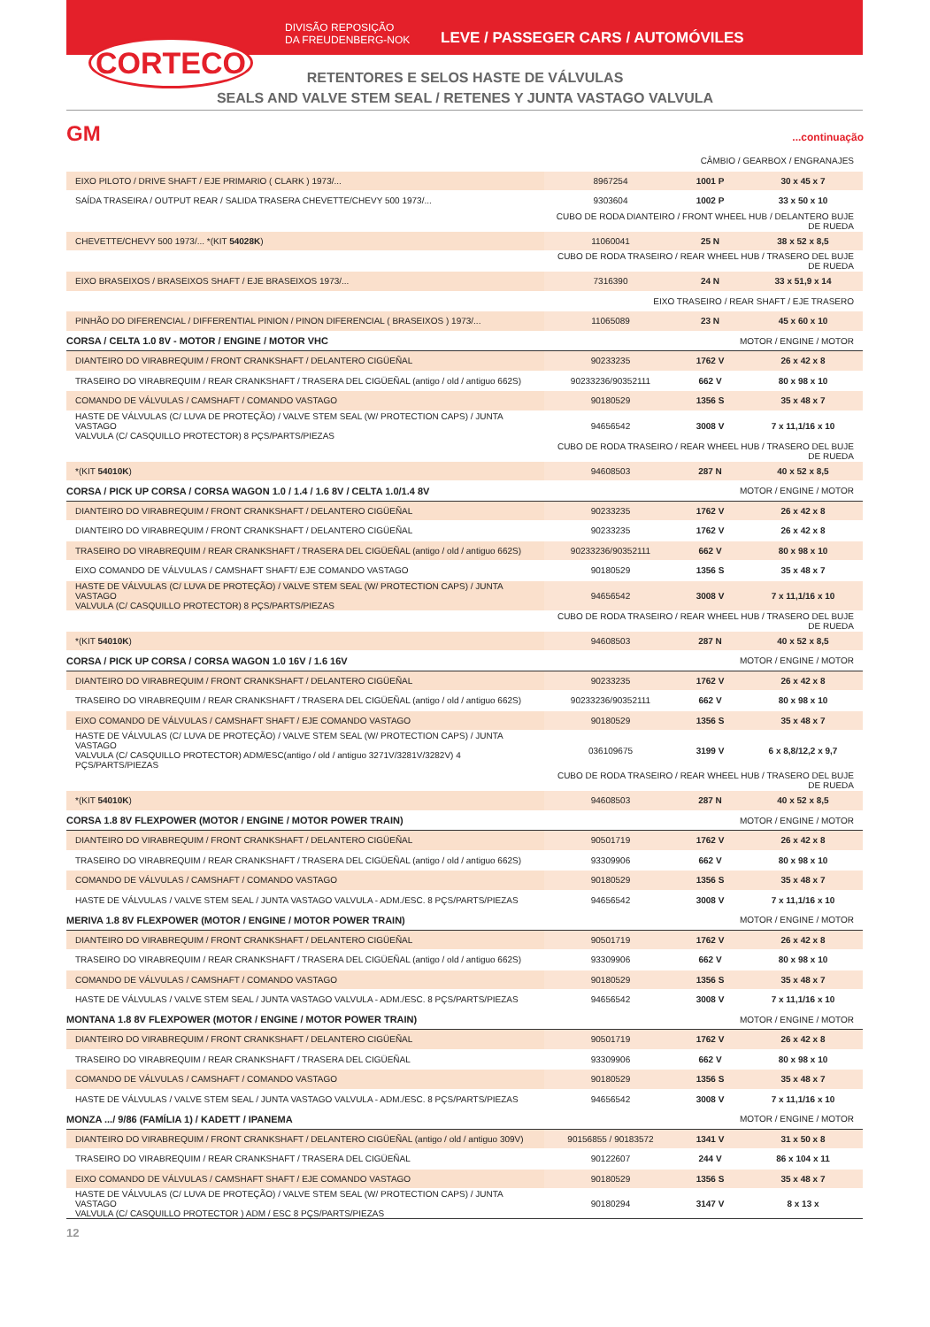CORTECO
DIVISÃO REPOSIÇÃO
DA FREUDENBERG-NOK
LEVE / PASSEGER CARS / AUTOMÓVILES
RETENTORES E SELOS HASTE DE VÁLVULAS
SEALS AND VALVE STEM SEAL / RETENES Y JUNTA VASTAGO VALVULA
GM...continuação
| | CÂMBIO / GEARBOX / ENGRANAJES | | |
| EIXO PILOTO / DRIVE SHAFT / EJE PRIMARIO ( CLARK ) 1973/... | 8967254 | 1001 P | 30 x 45 x 7 |
| SAÍDA TRASEIRA / OUTPUT REAR / SALIDA TRASERA CHEVETTE/CHEVY 500 1973/... | 9303604 | 1002 P | 33 x 50 x 10 |
| | CUBO DE RODA DIANTEIRO / FRONT WHEEL HUB / DELANTERO BUJE DE RUEDA | | |
| CHEVETTE/CHEVY 500 1973/... *(KIT 54028K ) | 11060041 | 25 N | 38 x 52 x 8,5 |
| | CUBO DE RODA TRASEIRO / REAR WHEEL HUB / TRASERO DEL BUJE DE RUEDA | | |
| EIXO BRASEIXOS / BRASEIXOS SHAFT / EJE BRASEIXOS 1973/... | 7316390 | 24 N | 33 x 51,9 x 14 |
| | EIXO TRASEIRO / REAR SHAFT / EJE TRASERO | | |
| PINHÃO DO DIFERENCIAL / DIFFERENTIAL PINION / PINON DIFERENCIAL ( BRASEIXOS ) 1973/... | 11065089 | 23 N | 45 x 60 x 10 |
| CORSA / CELTA 1.0 8V - MOTOR / ENGINE / MOTOR VHC | MOTOR / ENGINE / MOTOR | | |
| DIANTEIRO DO VIRABREQUIM / FRONT CRANKSHAFT / DELANTERO CIGÜEÑAL | 90233235 | 1762 V | 26 x 42 x 8 |
| TRASEIRO DO VIRABREQUIM / REAR CRANKSHAFT / TRASERA DEL CIGÜEÑAL (antigo / old / antiguo 662S) | 90233236/90352111 | 662 V | 80 x 98 x 10 |
| COMANDO DE VÁLVULAS / CAMSHAFT / COMANDO VASTAGO | 90180529 | 1356 S | 35 x 48 x 7 |
| HASTE DE VÁLVULAS (C/ LUVA DE PROTEÇÃO) / VALVE STEM SEAL (W/ PROTECTION CAPS) / JUNTA VASTAGO VALVULA (C/ CASQUILLO PROTECTOR) 8 PÇS/PARTS/PIEZAS | 94656542 | 3008 V | 7 x 11,1/16 x 10 |
| | CUBO DE RODA TRASEIRO / REAR WHEEL HUB / TRASERO DEL BUJE DE RUEDA | | |
| *(KIT 54010K ) | 94608503 | 287 N | 40 x 52 x 8,5 |
| CORSA / PICK UP CORSA / CORSA WAGON 1.0 / 1.4 / 1.6 8V / CELTA 1.0/1.4 8V | MOTOR / ENGINE / MOTOR | | |
| DIANTEIRO DO VIRABREQUIM / FRONT CRANKSHAFT / DELANTERO CIGÜEÑAL | 90233235 | 1762 V | 26 x 42 x 8 |
| DIANTEIRO DO VIRABREQUIM / FRONT CRANKSHAFT / DELANTERO CIGÜEÑAL | 90233235 | 1762 V | 26 x 42 x 8 |
| TRASEIRO DO VIRABREQUIM / REAR CRANKSHAFT / TRASERA DEL CIGÜEÑAL (antigo / old / antiguo 662S) | 90233236/90352111 | 662 V | 80 x 98 x 10 |
| EIXO COMANDO DE VÁLVULAS / CAMSHAFT SHAFT/ EJE COMANDO VASTAGO | 90180529 | 1356 S | 35 x 48 x 7 |
| HASTE DE VÁLVULAS (C/ LUVA DE PROTEÇÃO) / VALVE STEM SEAL (W/ PROTECTION CAPS) / JUNTA VASTAGO VALVULA (C/ CASQUILLO PROTECTOR) 8 PÇS/PARTS/PIEZAS | 94656542 | 3008 V | 7 x 11,1/16 x 10 |
| | CUBO DE RODA TRASEIRO / REAR WHEEL HUB / TRASERO DEL BUJE DE RUEDA | | |
| *(KIT 54010K ) | 94608503 | 287 N | 40 x 52 x 8,5 |
| CORSA / PICK UP CORSA / CORSA WAGON 1.0 16V / 1.6 16V | MOTOR / ENGINE / MOTOR | | |
| DIANTEIRO DO VIRABREQUIM / FRONT CRANKSHAFT / DELANTERO CIGÜEÑAL | 90233235 | 1762 V | 26 x 42 x 8 |
| TRASEIRO DO VIRABREQUIM / REAR CRANKSHAFT / TRASERA DEL CIGÜEÑAL (antigo / old / antiguo 662S) | 90233236/90352111 | 662 V | 80 x 98 x 10 |
| EIXO COMANDO DE VÁLVULAS / CAMSHAFT SHAFT / EJE COMANDO VASTAGO | 90180529 | 1356 S | 35 x 48 x 7 |
| HASTE DE VÁLVULAS (C/ LUVA DE PROTEÇÃO) / VALVE STEM SEAL (W/ PROTECTION CAPS) / JUNTA VASTAGO VALVULA (C/ CASQUILLO PROTECTOR) ADM/ESC(antigo / old / antiguo 3271V/3281V/3282V) 4 PÇS/PARTS/PIEZAS | 036109675 | 3199 V | 6 x 8,8/12,2 x 9,7 |
| | CUBO DE RODA TRASEIRO / REAR WHEEL HUB / TRASERO DEL BUJE DE RUEDA | | |
| *(KIT 54010K ) | 94608503 | 287 N | 40 x 52 x 8,5 |
| CORSA 1.8 8V FLEXPOWER (MOTOR / ENGINE / MOTOR POWER TRAIN) | MOTOR / ENGINE / MOTOR | | |
| DIANTEIRO DO VIRABREQUIM / FRONT CRANKSHAFT / DELANTERO CIGÜEÑAL | 90501719 | 1762 V | 26 x 42 x 8 |
| TRASEIRO DO VIRABREQUIM / REAR CRANKSHAFT / TRASERA DEL CIGÜEÑAL (antigo / old / antiguo 662S) | 93309906 | 662 V | 80 x 98 x 10 |
| COMANDO DE VÁLVULAS / CAMSHAFT / COMANDO VASTAGO | 90180529 | 1356 S | 35 x 48 x 7 |
| HASTE DE VÁLVULAS / VALVE STEM SEAL / JUNTA VASTAGO VALVULA - ADM./ESC. 8 PÇS/PARTS/PIEZAS | 94656542 | 3008 V | 7 x 11,1/16 x 10 |
| MERIVA 1.8 8V FLEXPOWER (MOTOR / ENGINE / MOTOR POWER TRAIN) | MOTOR / ENGINE / MOTOR | | |
| DIANTEIRO DO VIRABREQUIM / FRONT CRANKSHAFT / DELANTERO CIGÜEÑAL | 90501719 | 1762 V | 26 x 42 x 8 |
| TRASEIRO DO VIRABREQUIM / REAR CRANKSHAFT / TRASERA DEL CIGÜEÑAL (antigo / old / antiguo 662S) | 93309906 | 662 V | 80 x 98 x 10 |
| COMANDO DE VÁLVULAS / CAMSHAFT / COMANDO VASTAGO | 90180529 | 1356 S | 35 x 48 x 7 |
| HASTE DE VÁLVULAS / VALVE STEM SEAL / JUNTA VASTAGO VALVULA - ADM./ESC. 8 PÇS/PARTS/PIEZAS | 94656542 | 3008 V | 7 x 11,1/16 x 10 |
| MONTANA 1.8 8V FLEXPOWER (MOTOR / ENGINE / MOTOR POWER TRAIN) | MOTOR / ENGINE / MOTOR | | |
| DIANTEIRO DO VIRABREQUIM / FRONT CRANKSHAFT / DELANTERO CIGÜEÑAL | 90501719 | 1762 V | 26 x 42 x 8 |
| TRASEIRO DO VIRABREQUIM / REAR CRANKSHAFT / TRASERA DEL CIGÜEÑAL | 93309906 | 662 V | 80 x 98 x 10 |
| COMANDO DE VÁLVULAS / CAMSHAFT / COMANDO VASTAGO | 90180529 | 1356 S | 35 x 48 x 7 |
| HASTE DE VÁLVULAS / VALVE STEM SEAL / JUNTA VASTAGO VALVULA - ADM./ESC. 8 PÇS/PARTS/PIEZAS | 94656542 | 3008 V | 7 x 11,1/16 x 10 |
| MONZA .../ 9/86 (FAMÍLIA 1) / KADETT / IPANEMA | MOTOR / ENGINE / MOTOR | | |
| DIANTEIRO DO VIRABREQUIM / FRONT CRANKSHAFT / DELANTERO CIGÜEÑAL (antigo / old / antiguo 309V) | 90156855 / 90183572 | 1341 V | 31 x 50 x 8 |
| TRASEIRO DO VIRABREQUIM / REAR CRANKSHAFT / TRASERA DEL CIGÜEÑAL | 90122607 | 244 V | 86 x 104 x 11 |
| EIXO COMANDO DE VÁLVULAS / CAMSHAFT SHAFT / EJE COMANDO VASTAGO | 90180529 | 1356 S | 35 x 48 x 7 |
| HASTE DE VÁLVULAS (C/ LUVA DE PROTEÇÃO) / VALVE STEM SEAL (W/ PROTECTION CAPS) / JUNTA VASTAGO VALVULA (C/ CASQUILLO PROTECTOR ) ADM / ESC 8 PÇS/PARTS/PIEZAS | 90180294 | 3147 V | 8 x 13 x |
12